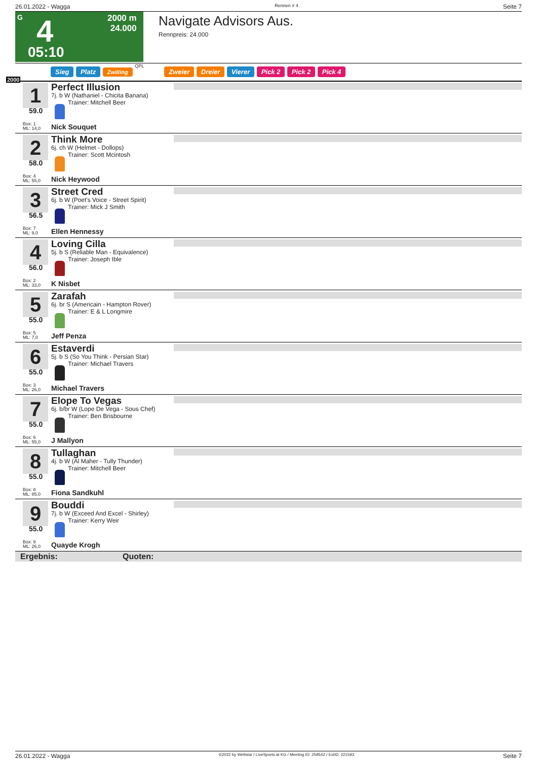26.01.2022 - Wagga Rennen # 4 Seite 7
G 4
2000 m
24.000
05:10
Navigate Advisors Aus.
Rennpreis: 24.000
2000
Sieg Platz Zwilling QPL Zweier Dreier Vierer Pick 2 Pick 2 Pick 4
1
59.0
Perfect Illusion
7j. b W (Nathaniel - Chicita Banana)
Trainer: Mitchell Beer
Box: 1
ML: 14,0
Nick Souquet
2
58.0
Think More
6j. ch W (Helmet - Dollops)
Trainer: Scott Mcintosh
Box: 4
ML: 55,0
Nick Heywood
3
56.5
Street Cred
6j. b W (Poet's Voice - Street Spirit)
Trainer: Mick J Smith
Box: 7
ML: 9,0
Ellen Hennessy
4
56.0
Loving Cilla
5j. b S (Reliable Man - Equivalence)
Trainer: Joseph Ible
Box: 2
ML: 33,0
K Nisbet
5
55.0
Zarafah
6j. br S (Americain - Hampton Rover)
Trainer: E & L Longmire
Box: 5
ML: 7,0
Jeff Penza
6
55.0
Estaverdi
5j. b S (So You Think - Persian Star)
Trainer: Michael Travers
Box: 3
ML: 26,0
Michael Travers
7
55.0
Elope To Vegas
6j. b/br W (Lope De Vega - Sous Chef)
Trainer: Ben Brisbourne
Box: 6
ML: 55,0
J Mallyon
8
55.0
Tullaghan
4j. b W (Al Maher - Tully Thunder)
Trainer: Mitchell Beer
Box: 8
ML: 85,0
Fiona Sandkuhl
9
55.0
Bouddi
7j. b W (Exceed And Excel - Shirley)
Trainer: Kerry Weir
Box: 9
ML: 26,0
Quayde Krogh
Ergebnis: Quoten:
26.01.2022 - Wagga ©2022 by Wettstar / LiveSports.at KG / Meeting ID: 259542 / ExtID: 221593 Seite 7